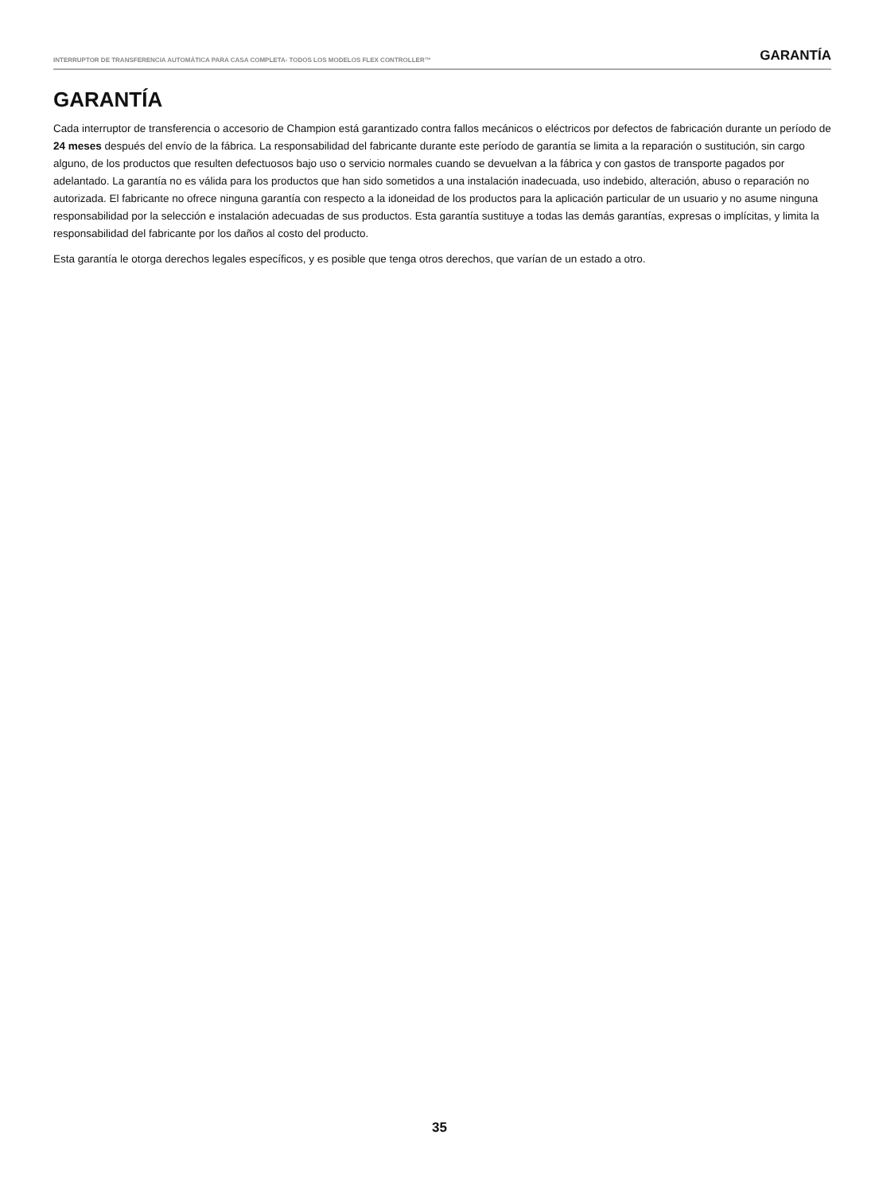INTERRUPTOR DE TRANSFERENCIA AUTOMÁTICA PARA CASA COMPLETA- TODOS LOS MODELOS FLEX CONTROLLER™ GARANTÍA
GARANTÍA
Cada interruptor de transferencia o accesorio de Champion está garantizado contra fallos mecánicos o eléctricos por defectos de fabricación durante un período de 24 meses después del envío de la fábrica. La responsabilidad del fabricante durante este período de garantía se limita a la reparación o sustitución, sin cargo alguno, de los productos que resulten defectuosos bajo uso o servicio normales cuando se devuelvan a la fábrica y con gastos de transporte pagados por adelantado. La garantía no es válida para los productos que han sido sometidos a una instalación inadecuada, uso indebido, alteración, abuso o reparación no autorizada. El fabricante no ofrece ninguna garantía con respecto a la idoneidad de los productos para la aplicación particular de un usuario y no asume ninguna responsabilidad por la selección e instalación adecuadas de sus productos. Esta garantía sustituye a todas las demás garantías, expresas o implícitas, y limita la responsabilidad del fabricante por los daños al costo del producto.
Esta garantía le otorga derechos legales específicos, y es posible que tenga otros derechos, que varían de un estado a otro.
35